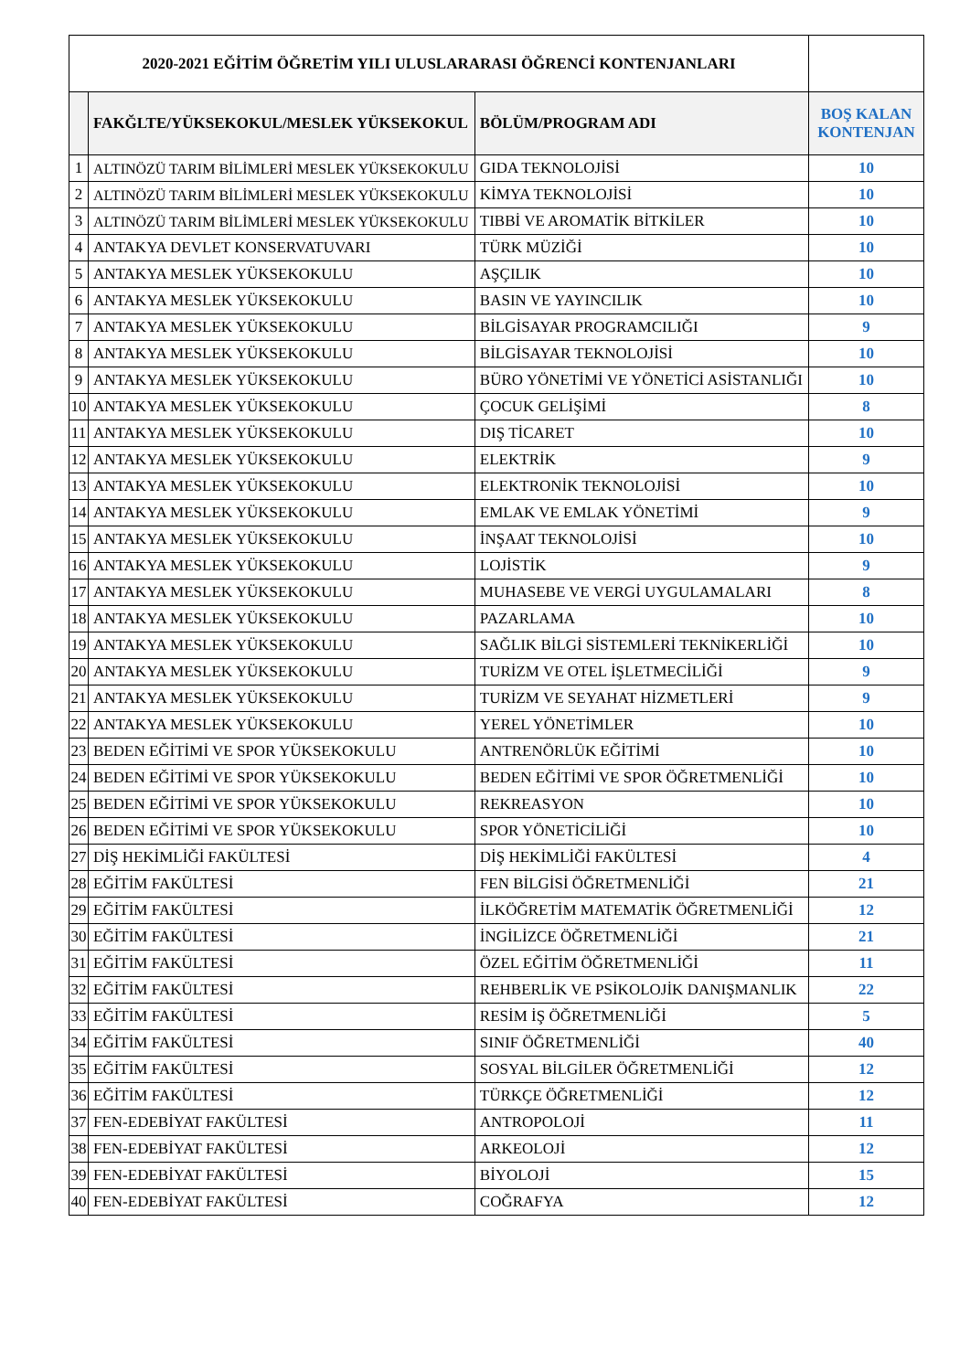| 2020-2021 EĞİTİM ÖĞRETİM YILI ULUSLARARASI ÖĞRENCİ KONTENJANLARI | | | |
| | FAKĞLTE/YÜKSEKOKUL/MESLEK YÜKSEKOKUL | BÖLÜM/PROGRAM ADI | BOŞ KALAN KONTENJAN |
| 1 | ALTINÖZÜ TARIM BİLİMLERİ MESLEK YÜKSEKOKULU | GIDA TEKNOLOJİSİ | 10 |
| 2 | ALTINÖZÜ TARIM BİLİMLERİ MESLEK YÜKSEKOKULU | KİMYA TEKNOLOJİSİ | 10 |
| 3 | ALTINÖZÜ TARIM BİLİMLERİ MESLEK YÜKSEKOKULU | TIBBİ VE AROMATİK BİTKİLER | 10 |
| 4 | ANTAKYA DEVLET KONSERVATUVARI | TÜRK MÜZİĞİ | 10 |
| 5 | ANTAKYA MESLEK YÜKSEKOKULU | AŞÇILIK | 10 |
| 6 | ANTAKYA MESLEK YÜKSEKOKULU | BASIN VE YAYINCILIK | 10 |
| 7 | ANTAKYA MESLEK YÜKSEKOKULU | BİLGİSAYAR PROGRAMCILIĞI | 9 |
| 8 | ANTAKYA MESLEK YÜKSEKOKULU | BİLGİSAYAR TEKNOLOJİSİ | 10 |
| 9 | ANTAKYA MESLEK YÜKSEKOKULU | BÜRO YÖNETİMİ VE YÖNETİCİ ASİSTANLIĞI | 10 |
| 10 | ANTAKYA MESLEK YÜKSEKOKULU | ÇOCUK GELİŞİMİ | 8 |
| 11 | ANTAKYA MESLEK YÜKSEKOKULU | DIŞ TİCARET | 10 |
| 12 | ANTAKYA MESLEK YÜKSEKOKULU | ELEKTRİK | 9 |
| 13 | ANTAKYA MESLEK YÜKSEKOKULU | ELEKTRONİK TEKNOLOJİSİ | 10 |
| 14 | ANTAKYA MESLEK YÜKSEKOKULU | EMLAK VE EMLAK YÖNETİMİ | 9 |
| 15 | ANTAKYA MESLEK YÜKSEKOKULU | İNŞAAT TEKNOLOJİSİ | 10 |
| 16 | ANTAKYA MESLEK YÜKSEKOKULU | LOJİSTİK | 9 |
| 17 | ANTAKYA MESLEK YÜKSEKOKULU | MUHASEBE VE VERGİ UYGULAMALARI | 8 |
| 18 | ANTAKYA MESLEK YÜKSEKOKULU | PAZARLAMA | 10 |
| 19 | ANTAKYA MESLEK YÜKSEKOKULU | SAĞLIK BİLGİ SİSTEMLERİ TEKNİKERLİĞİ | 10 |
| 20 | ANTAKYA MESLEK YÜKSEKOKULU | TURİZM VE OTEL İŞLETMECİLİĞİ | 9 |
| 21 | ANTAKYA MESLEK YÜKSEKOKULU | TURİZM VE SEYAHAT HİZMETLERİ | 9 |
| 22 | ANTAKYA MESLEK YÜKSEKOKULU | YEREL YÖNETİMLER | 10 |
| 23 | BEDEN EĞİTİMİ VE SPOR YÜKSEKOKULU | ANTRENÖRLÜK EĞİTİMİ | 10 |
| 24 | BEDEN EĞİTİMİ VE SPOR YÜKSEKOKULU | BEDEN EĞİTİMİ VE SPOR ÖĞRETMENLİĞİ | 10 |
| 25 | BEDEN EĞİTİMİ VE SPOR YÜKSEKOKULU | REKREASYON | 10 |
| 26 | BEDEN EĞİTİMİ VE SPOR YÜKSEKOKULU | SPOR YÖNETİCİLİĞİ | 10 |
| 27 | DİŞ HEKİMLİĞİ FAKÜLTESİ | DİŞ HEKİMLİĞİ FAKÜLTESİ | 4 |
| 28 | EĞİTİM FAKÜLTESİ | FEN BİLGİSİ ÖĞRETMENLİĞİ | 21 |
| 29 | EĞİTİM FAKÜLTESİ | İLKÖĞRETİM MATEMATİK ÖĞRETMENLİĞİ | 12 |
| 30 | EĞİTİM FAKÜLTESİ | İNGİLİZCE ÖĞRETMENLİĞİ | 21 |
| 31 | EĞİTİM FAKÜLTESİ | ÖZEL EĞİTİM ÖĞRETMENLİĞİ | 11 |
| 32 | EĞİTİM FAKÜLTESİ | REHBERLİK VE PSİKOLOJİK DANIŞMANLIK | 22 |
| 33 | EĞİTİM FAKÜLTESİ | RESİM İŞ ÖĞRETMENLİĞİ | 5 |
| 34 | EĞİTİM FAKÜLTESİ | SINIF ÖĞRETMENLİĞİ | 40 |
| 35 | EĞİTİM FAKÜLTESİ | SOSYAL BİLGİLER ÖĞRETMENLİĞİ | 12 |
| 36 | EĞİTİM FAKÜLTESİ | TÜRKÇE ÖĞRETMENLİĞİ | 12 |
| 37 | FEN-EDEBİYAT FAKÜLTESİ | ANTROPOLOJİ | 11 |
| 38 | FEN-EDEBİYAT FAKÜLTESİ | ARKEOLOJİ | 12 |
| 39 | FEN-EDEBİYAT FAKÜLTESİ | BİYOLOJİ | 15 |
| 40 | FEN-EDEBİYAT FAKÜLTESİ | COĞRAFYA | 12 |